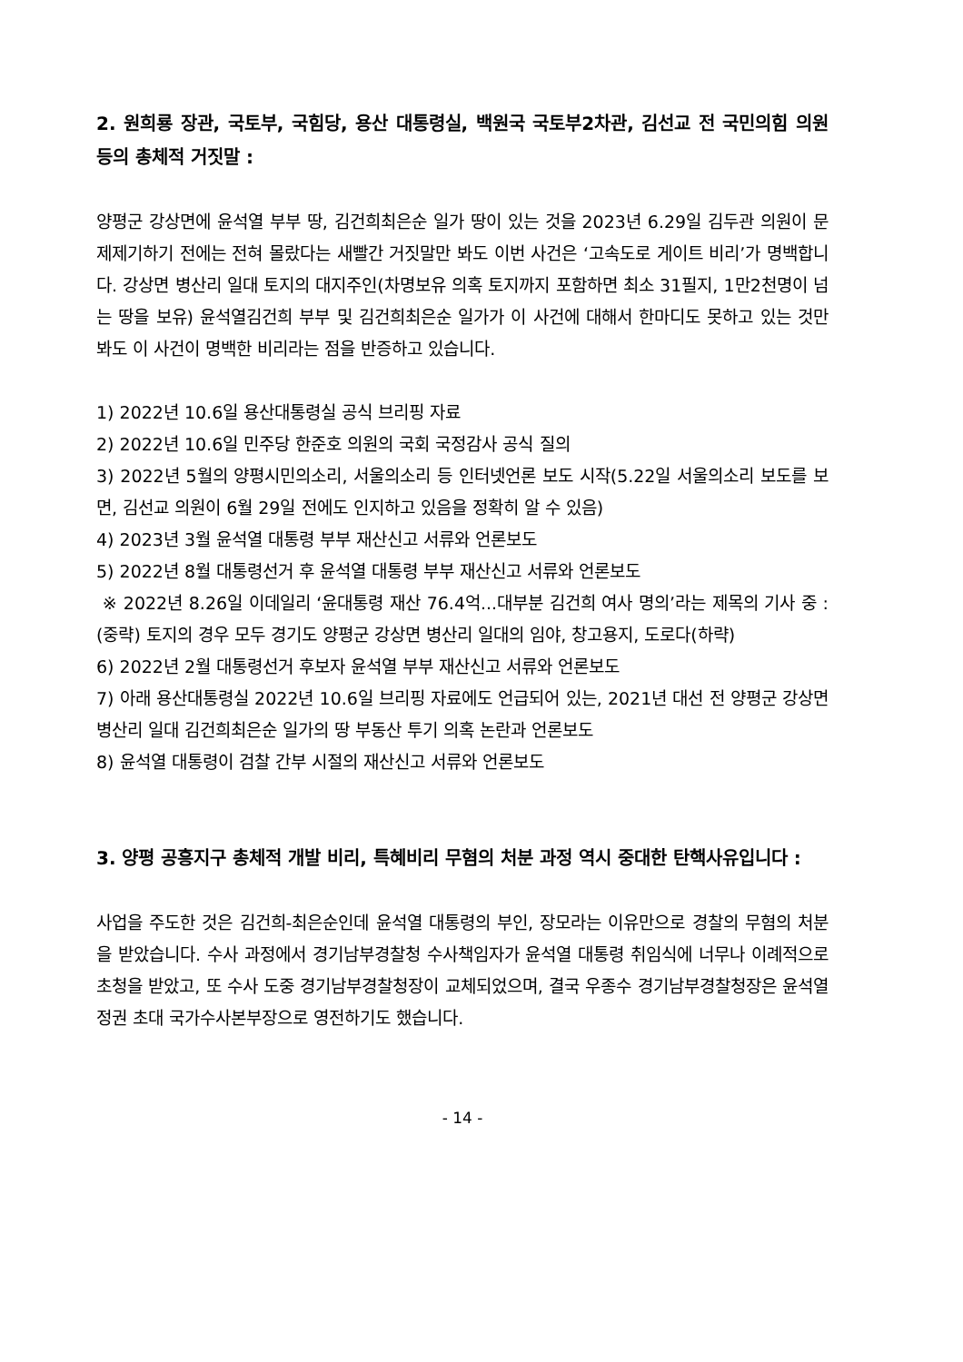2. 원희룡 장관, 국토부, 국힘당, 용산 대통령실, 백원국 국토부2차관, 김선교 전 국민의힘 의원 등의 총체적 거짓말 :
양평군 강상면에 윤석열 부부 땅, 김건희최은순 일가 땅이 있는 것을 2023년 6.29일 김두관 의원이 문제제기하기 전에는 전혀 몰랐다는 새빨간 거짓말만 봐도 이번 사건은 ‘고속도로 게이트 비리’가 명백합니다. 강상면 병산리 일대 토지의 대지주인(차명보유 의혹 토지까지 포함하면 최소 31필지, 1만2천명이 넘는 땅을 보유) 윤석열김건희 부부 및 김건희최은순 일가가 이 사건에 대해서 한마디도 못하고 있는 것만 봐도 이 사건이 명백한 비리라는 점을 반증하고 있습니다.
1) 2022년 10.6일 용산대통령실 공식 브리핑 자료
2) 2022년 10.6일 민주당 한준호 의원의 국회 국정감사 공식 질의
3) 2022년 5월의 양평시민의소리, 서울의소리 등 인터넷언론 보도 시작(5.22일 서울의소리 보도를 보면, 김선교 의원이 6월 29일 전에도 인지하고 있음을 정확히 알 수 있음)
4) 2023년 3월 윤석열 대통령 부부 재산신고 서류와 언론보도
5) 2022년 8월 대통령선거 후 윤석열 대통령 부부 재산신고 서류와 언론보도
※ 2022년 8.26일 이데일리 ‘윤대통령 재산 76.4억...대부분 김건희 여사 명의’라는 제목의 기사 중 : (중략) 토지의 경우 모두 경기도 양평군 강상면 병산리 일대의 임야, 창고용지, 도로다(하략)
6) 2022년 2월 대통령선거 후보자 윤석열 부부 재산신고 서류와 언론보도
7) 아래 용산대통령실 2022년 10.6일 브리핑 자료에도 언급되어 있는, 2021년 대선 전 양평군 강상면 병산리 일대 김건희최은순 일가의 땅 부동산 투기 의혹 논란과 언론보도
8) 윤석열 대통령이 검찰 간부 시절의 재산신고 서류와 언론보도
3. 양평 공흥지구 총체적 개발 비리, 특혜비리 무혐의 처분 과정 역시 중대한 탄핵사유입니다 :
사업을 주도한 것은 김건희-최은순인데 윤석열 대통령의 부인, 장모라는 이유만으로 경찰의 무혐의 처분을 받았습니다. 수사 과정에서 경기남부경찰청 수사책임자가 윤석열 대통령 취임식에 너무나 이례적으로 초청을 받았고, 또 수사 도중 경기남부경찰청장이 교체되었으며, 결국 우종수 경기남부경찰청장은 윤석열 정권 초대 국가수사본부장으로 영전하기도 했습니다.
- 14 -